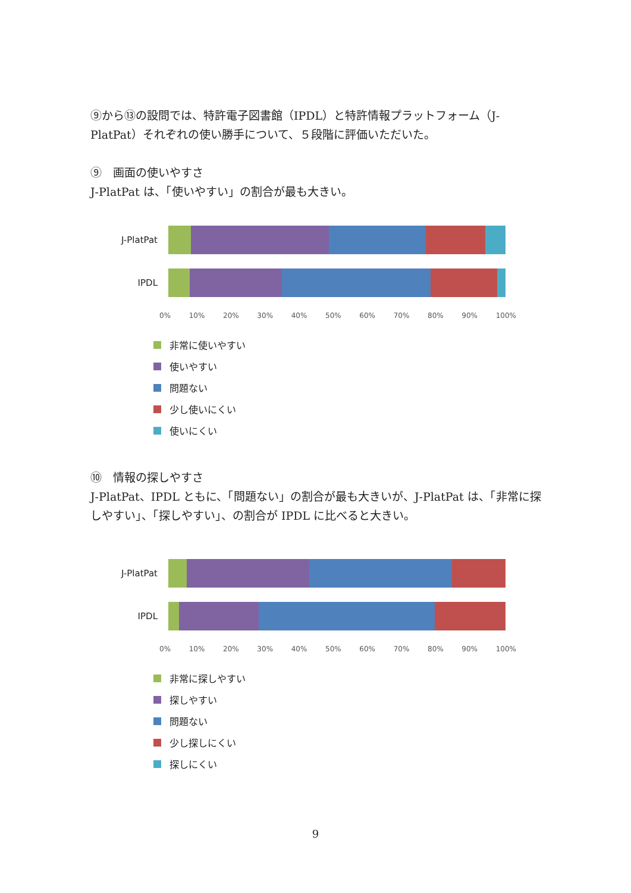⑨から⑬の設問では、特許電子図書館（IPDL）と特許情報プラットフォーム（J-PlatPat）それぞれの使い勝手について、５段階に評価いただいた。
⑨　画面の使いやすさ
J-PlatPat は、「使いやすい」の割合が最も大きい。
J-PlatPat
IPDL
0% 10% 20% 30% 40% 50% 60% 70% 80% 90% 100%
非常に使いやすい
使いやすい
問題ない
少し使いにくい
使いにくい
⑩　情報の探しやすさ
J-PlatPat、IPDL ともに、「問題ない」の割合が最も大きいが、J-PlatPat は、「非常に探しやすい」、「探しやすい」、の割合が IPDL に比べると大きい。
J-PlatPat
IPDL
0% 10% 20% 30% 40% 50% 60% 70% 80% 90% 100%
非常に探しやすい
探しやすい
問題ない
少し探しにくい
探しにくい
9